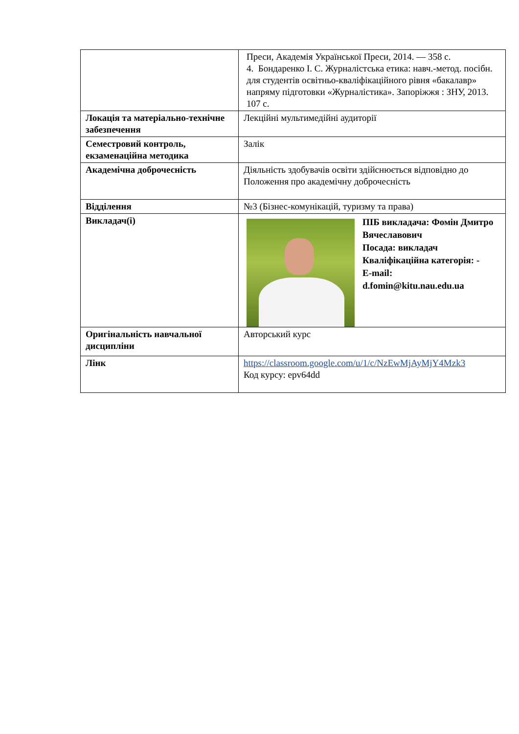| | Преси, Академія Української Преси, 2014. — 358 с. 4. Бондаренко І. С. Журналістська етика: навч.-метод. посібн. для студентів освітньо-кваліфікаційного рівня «бакалавр» напряму підготовки «Журналістика». Запоріжжя : ЗНУ, 2013. 107 с. |
| Локація та матеріально-технічне забезпечення | Лекційні мультимедійні аудиторії |
| Семестровий контроль, екзаменаційна методика | Залік |
| Академічна доброчесність | Діяльність здобувачів освіти здійснюється відповідно до Положення про академічну доброчесність |
| Відділення | №3 (Бізнес-комунікацій, туризму та права) |
| Викладач(і) | ПІБ викладача: Фомін Дмитро Вячеславович Посада: викладач Кваліфікаційна категорія: - E-mail: d.fomin@kitu.nau.edu.ua |
| Оригінальність навчальної дисципліни | Авторський курс |
| Лінк | https://classroom.google.com/u/1/c/NzEwMjAyMjY4Mzk3 Код курсу: epv64dd |